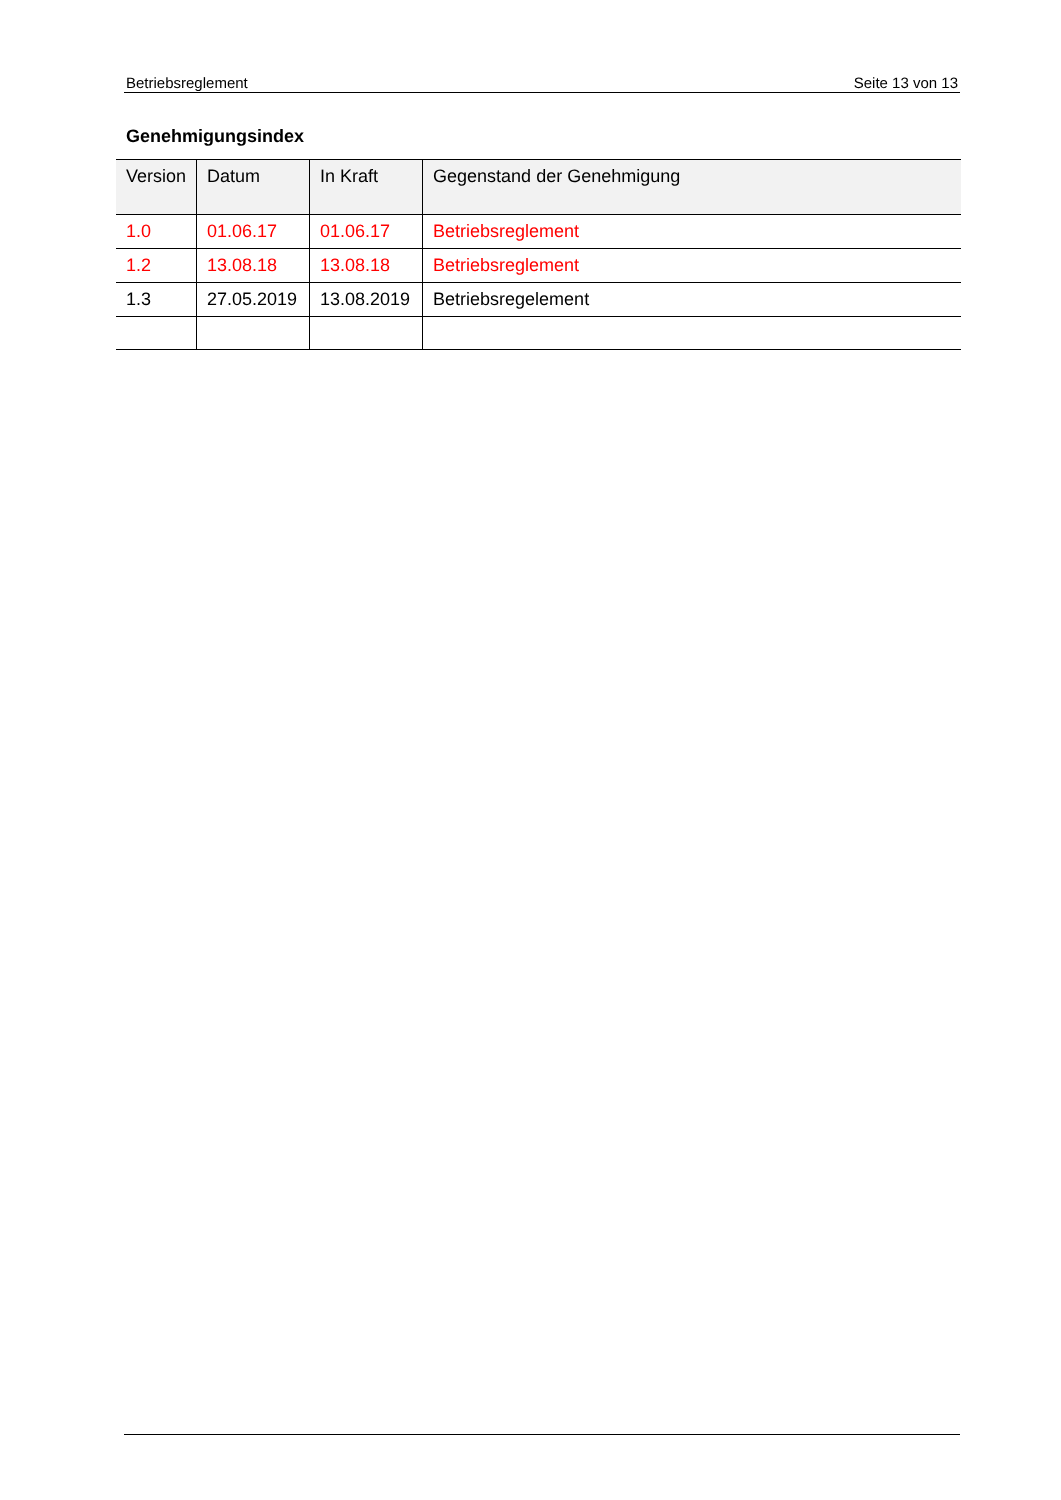Betriebsreglement Seite 13 von 13
Genehmigungsindex
| Version | Datum | In Kraft | Gegenstand der Genehmigung |
| --- | --- | --- | --- |
| 1.0 | 01.06.17 | 01.06.17 | Betriebsreglement |
| 1.2 | 13.08.18 | 13.08.18 | Betriebsreglement |
| 1.3 | 27.05.2019 | 13.08.2019 | Betriebsregelement |